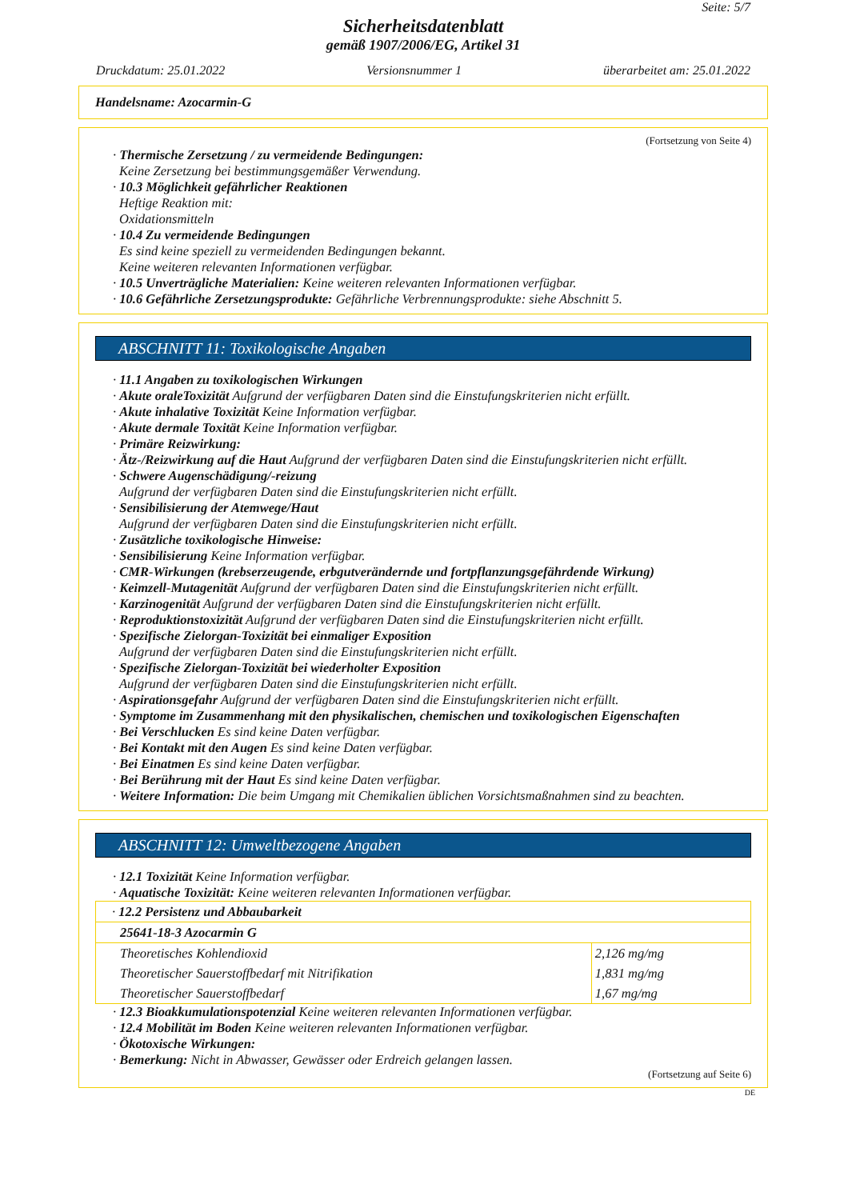Seite: 5/7
Sicherheitsdatenblatt
gemäß 1907/2006/EG, Artikel 31
Druckdatum: 25.01.2022 Versionsnummer 1 überarbeitet am: 25.01.2022
Handelsname: Azocarmin-G
(Fortsetzung von Seite 4)
· Thermische Zersetzung / zu vermeidende Bedingungen:
Keine Zersetzung bei bestimmungsgemäßer Verwendung.
· 10.3 Möglichkeit gefährlicher Reaktionen
Heftige Reaktion mit:
Oxidationsmitteln
· 10.4 Zu vermeidende Bedingungen
Es sind keine speziell zu vermeidenden Bedingungen bekannt.
Keine weiteren relevanten Informationen verfügbar.
· 10.5 Unverträgliche Materialien: Keine weiteren relevanten Informationen verfügbar.
· 10.6 Gefährliche Zersetzungsprodukte: Gefährliche Verbrennungsprodukte: siehe Abschnitt 5.
ABSCHNITT 11: Toxikologische Angaben
· 11.1 Angaben zu toxikologischen Wirkungen
· Akute oraleToxizität Aufgrund der verfügbaren Daten sind die Einstufungskriterien nicht erfüllt.
· Akute inhalative Toxizität Keine Information verfügbar.
· Akute dermale Toxität Keine Information verfügbar.
· Primäre Reizwirkung:
· Ätz-/Reizwirkung auf die Haut Aufgrund der verfügbaren Daten sind die Einstufungskriterien nicht erfüllt.
· Schwere Augenschädigung/-reizung
Aufgrund der verfügbaren Daten sind die Einstufungskriterien nicht erfüllt.
· Sensibilisierung der Atemwege/Haut
Aufgrund der verfügbaren Daten sind die Einstufungskriterien nicht erfüllt.
· Zusätzliche toxikologische Hinweise:
· Sensibilisierung Keine Information verfügbar.
· CMR-Wirkungen (krebserzeugende, erbgutverändernde und fortpflanzungsgefährdende Wirkung)
· Keimzell-Mutagenität Aufgrund der verfügbaren Daten sind die Einstufungskriterien nicht erfüllt.
· Karzinogenität Aufgrund der verfügbaren Daten sind die Einstufungskriterien nicht erfüllt.
· Reproduktionstoxizität Aufgrund der verfügbaren Daten sind die Einstufungskriterien nicht erfüllt.
· Spezifische Zielorgan-Toxizität bei einmaliger Exposition
Aufgrund der verfügbaren Daten sind die Einstufungskriterien nicht erfüllt.
· Spezifische Zielorgan-Toxizität bei wiederholter Exposition
Aufgrund der verfügbaren Daten sind die Einstufungskriterien nicht erfüllt.
· Aspirationsgefahr Aufgrund der verfügbaren Daten sind die Einstufungskriterien nicht erfüllt.
· Symptome im Zusammenhang mit den physikalischen, chemischen und toxikologischen Eigenschaften
· Bei Verschlucken Es sind keine Daten verfügbar.
· Bei Kontakt mit den Augen Es sind keine Daten verfügbar.
· Bei Einatmen Es sind keine Daten verfügbar.
· Bei Berührung mit der Haut Es sind keine Daten verfügbar.
· Weitere Information: Die beim Umgang mit Chemikalien üblichen Vorsichtsmaßnahmen sind zu beachten.
ABSCHNITT 12: Umweltbezogene Angaben
· 12.1 Toxizität Keine Information verfügbar.
· Aquatische Toxizität: Keine weiteren relevanten Informationen verfügbar.
| · 12.2 Persistenz und Abbaubarkeit | |
| 25641-18-3 Azocarmin G | |
| Theoretisches Kohlendioxid | 2,126 mg/mg |
| Theoretischer Sauerstoffbedarf mit Nitrifikation | 1,831 mg/mg |
| Theoretischer Sauerstoffbedarf | 1,67 mg/mg |
· 12.3 Bioakkumulationspotenzial Keine weiteren relevanten Informationen verfügbar.
· 12.4 Mobilität im Boden Keine weiteren relevanten Informationen verfügbar.
· Ökotoxische Wirkungen:
· Bemerkung: Nicht in Abwasser, Gewässer oder Erdreich gelangen lassen.
(Fortsetzung auf Seite 6)
DE